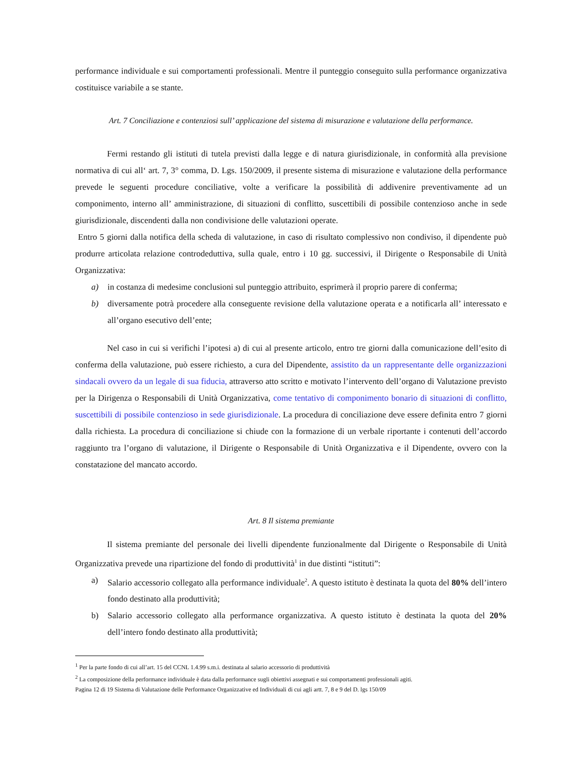performance individuale e sui comportamenti professionali. Mentre il punteggio conseguito sulla performance organizzativa costituisce variabile a se stante.
Art. 7 Conciliazione e contenziosi sull’ applicazione del sistema di misurazione e valutazione della performance.
Fermi restando gli istituti di tutela previsti dalla legge e di natura giurisdizionale, in conformità alla previsione normativa di cui all‘ art. 7, 3° comma, D. Lgs. 150/2009, il presente sistema di misurazione e valutazione della performance prevede le seguenti procedure conciliative, volte a verificare la possibilità di addivenire preventivamente ad un componimento, interno all’ amministrazione, di situazioni di conflitto, suscettibili di possibile contenzioso anche in sede giurisdizionale, discendenti dalla non condivisione delle valutazioni operate.
Entro 5 giorni dalla notifica della scheda di valutazione, in caso di risultato complessivo non condiviso, il dipendente può produrre articolata relazione controdeduttiva, sulla quale, entro i 10 gg. successivi, il Dirigente o Responsabile di Unità Organizzativa:
a) in costanza di medesime conclusioni sul punteggio attribuito, esprimerà il proprio parere di conferma;
b) diversamente potrà procedere alla conseguente revisione della valutazione operata e a notificarla all’ interessato e all’organo esecutivo dell’ente;
Nel caso in cui si verifichi l’ipotesi a) di cui al presente articolo, entro tre giorni dalla comunicazione dell’esito di conferma della valutazione, può essere richiesto, a cura del Dipendente, assistito da un rappresentante delle organizzazioni sindacali ovvero da un legale di sua fiducia, attraverso atto scritto e motivato l’intervento dell’organo di Valutazione previsto per la Dirigenza o Responsabili di Unità Organizzativa, come tentativo di componimento bonario di situazioni di conflitto, suscettibili di possibile contenzioso in sede giurisdizionale. La procedura di conciliazione deve essere definita entro 7 giorni dalla richiesta. La procedura di conciliazione si chiude con la formazione di un verbale riportante i contenuti dell’accordo raggiunto tra l’organo di valutazione, il Dirigente o Responsabile di Unità Organizzativa e il Dipendente, ovvero con la constatazione del mancato accordo.
Art. 8 Il sistema premiante
Il sistema premiante del personale dei livelli dipendente funzionalmente dal Dirigente o Responsabile di Unità Organizzativa prevede una ripartizione del fondo di produttività<sup>1</sup> in due distinti “istituti”:
a) Salario accessorio collegato alla performance individuale<sup>2</sup>. A questo istituto è destinata la quota del 80% dell’intero fondo destinato alla produttività;
b) Salario accessorio collegato alla performance organizzativa. A questo istituto è destinata la quota del 20% dell’intero fondo destinato alla produttività;
<sup>1</sup> Per la parte fondo di cui all’art. 15 del CCNL 1.4.99 s.m.i. destinata al salario accessorio di produttività
<sup>2</sup> La composizione della performance individuale è data dalla performance sugli obiettivi assegnati e sui comportamenti professionali agiti.
Pagina 12 di 19 Sistema di Valutazione delle Performance Organizzative ed Individuali di cui agli artt. 7, 8 e 9 del D. lgs 150/09